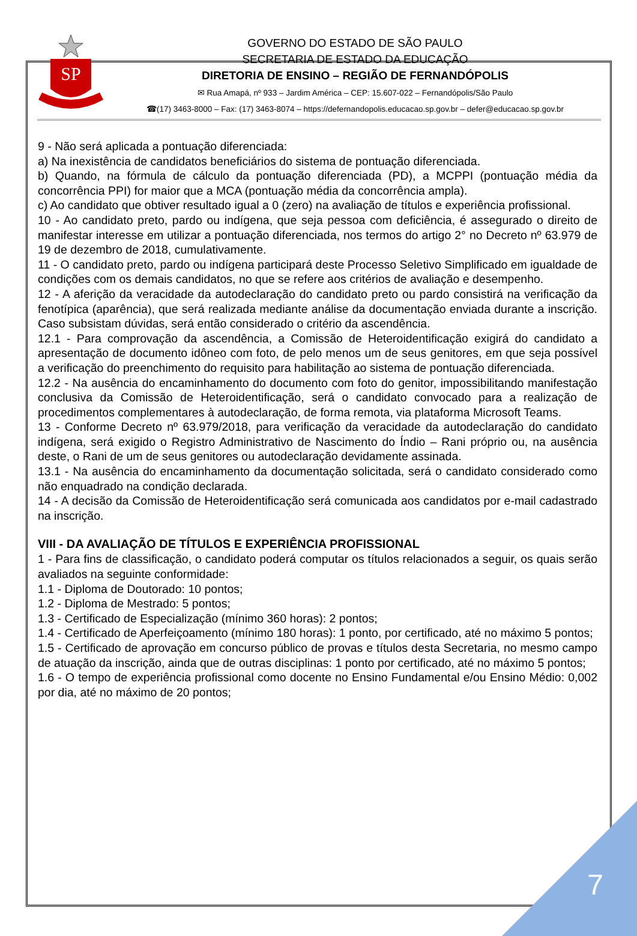7
SP
GOVERNO DO ESTADO DE SÃO PAULO
SECRETARIA DE ESTADO DA EDUCAÇÃO
DIRETORIA DE ENSINO – REGIÃO DE FERNANDÓPOLIS
✉ Rua Amapá, nº 933 – Jardim América – CEP: 15.607-022 – Fernandópolis/São Paulo
☎(17) 3463-8000 – Fax: (17) 3463-8074 – https://defernandopolis.educacao.sp.gov.br – defer@educacao.sp.gov.br
9 - Não será aplicada a pontuação diferenciada:
a) Na inexistência de candidatos beneficiários do sistema de pontuação diferenciada.
b) Quando, na fórmula de cálculo da pontuação diferenciada (PD), a MCPPI (pontuação média da concorrência PPI) for maior que a MCA (pontuação média da concorrência ampla).
c) Ao candidato que obtiver resultado igual a 0 (zero) na avaliação de títulos e experiência profissional.
10 - Ao candidato preto, pardo ou indígena, que seja pessoa com deficiência, é assegurado o direito de manifestar interesse em utilizar a pontuação diferenciada, nos termos do artigo 2° no Decreto nº 63.979 de 19 de dezembro de 2018, cumulativamente.
11 - O candidato preto, pardo ou indígena participará deste Processo Seletivo Simplificado em igualdade de condições com os demais candidatos, no que se refere aos critérios de avaliação e desempenho.
12 - A aferição da veracidade da autodeclaração do candidato preto ou pardo consistirá na verificação da fenotípica (aparência), que será realizada mediante análise da documentação enviada durante a inscrição. Caso subsistam dúvidas, será então considerado o critério da ascendência.
12.1 - Para comprovação da ascendência, a Comissão de Heteroidentificação exigirá do candidato a apresentação de documento idôneo com foto, de pelo menos um de seus genitores, em que seja possível a verificação do preenchimento do requisito para habilitação ao sistema de pontuação diferenciada.
12.2 - Na ausência do encaminhamento do documento com foto do genitor, impossibilitando manifestação conclusiva da Comissão de Heteroidentificação, será o candidato convocado para a realização de procedimentos complementares à autodeclaração, de forma remota, via plataforma Microsoft Teams.
13 - Conforme Decreto nº 63.979/2018, para verificação da veracidade da autodeclaração do candidato indígena, será exigido o Registro Administrativo de Nascimento do Índio – Rani próprio ou, na ausência deste, o Rani de um de seus genitores ou autodeclaração devidamente assinada.
13.1 - Na ausência do encaminhamento da documentação solicitada, será o candidato considerado como não enquadrado na condição declarada.
14 - A decisão da Comissão de Heteroidentificação será comunicada aos candidatos por e-mail cadastrado na inscrição.
VIII - DA AVALIAÇÃO DE TÍTULOS E EXPERIÊNCIA PROFISSIONAL
1 - Para fins de classificação, o candidato poderá computar os títulos relacionados a seguir, os quais serão avaliados na seguinte conformidade:
1.1 - Diploma de Doutorado: 10 pontos;
1.2 - Diploma de Mestrado: 5 pontos;
1.3 - Certificado de Especialização (mínimo 360 horas): 2 pontos;
1.4 - Certificado de Aperfeiçoamento (mínimo 180 horas): 1 ponto, por certificado, até no máximo 5 pontos;
1.5 - Certificado de aprovação em concurso público de provas e títulos desta Secretaria, no mesmo campo de atuação da inscrição, ainda que de outras disciplinas: 1 ponto por certificado, até no máximo 5 pontos;
1.6 - O tempo de experiência profissional como docente no Ensino Fundamental e/ou Ensino Médio: 0,002 por dia, até no máximo de 20 pontos;